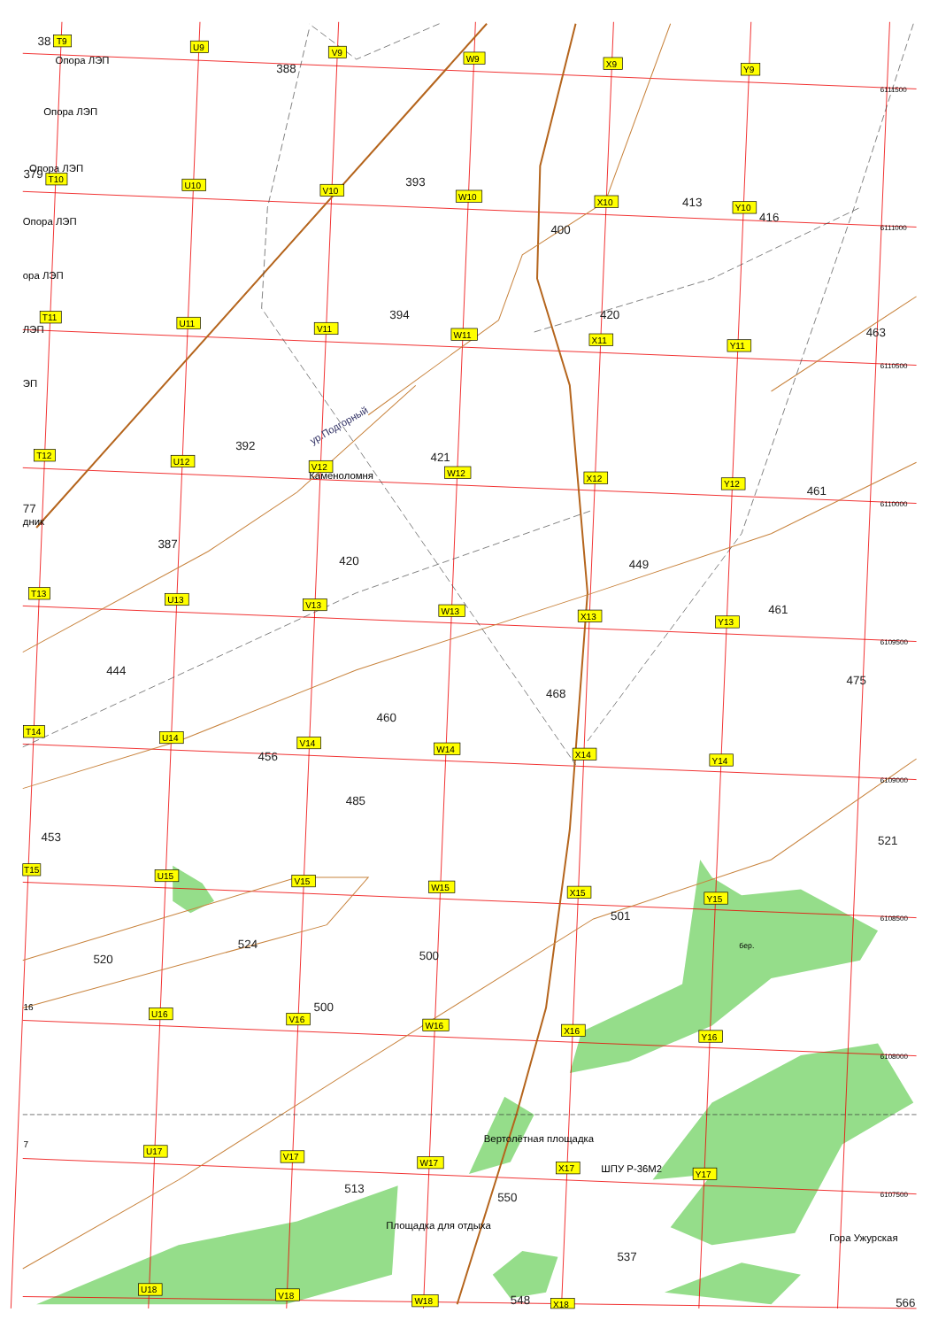T9
U9
V9
W9
X9
Y9
T10
U10
V10
W10
X10
Y10
T11
U11
V11
W11
X11
Y11
T12
U12
V12
W12
X12
Y12
T13
U13
V13
W13
X13
Y13
T14
U14
V14
W14
X14
Y14
T15
U15
V15
W15
X15
Y15
16
U16
V16
W16
X16
Y16
7
U17
V17
W17
X17
Y17
U18
V18
W18
X18
Опора ЛЭП
Опора ЛЭП
Опора ЛЭП
Опора ЛЭП
ора ЛЭП
ЛЭП
ЭП
Каменоломня
ур.Подгорный
Вертолётная площадка
ШПУ Р-36М2
Площадка для отдыха
Гора Ужурская
бер.
дник
38
388
379
393
400
413
416
394
420
463
392
421
461
77
387
420
449
461
444
475
468
460
456
485
453
521
501
524
520
500
500
513
550
537
548
566
6111500
6111000
6110500
6110000
6109500
6109000
6108500
6108000
6107500